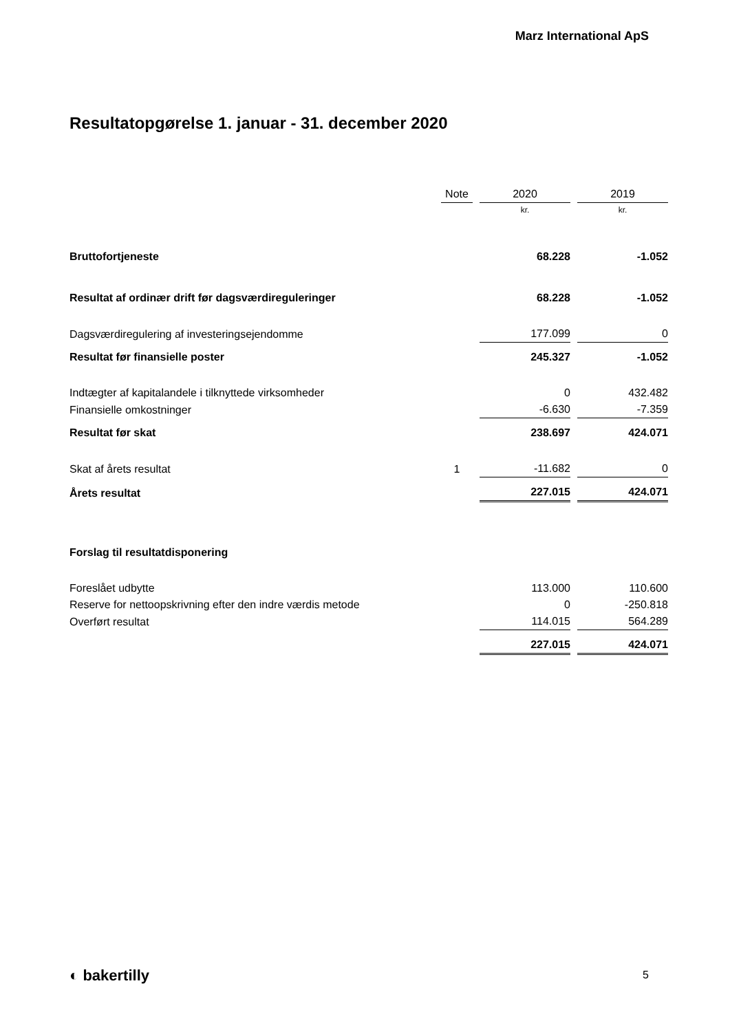Marz International ApS
Resultatopgørelse 1. januar - 31. december 2020
| | Note | 2020 | 2019 |
| --- | --- | --- | --- |
| | | kr. | kr. |
| Bruttofortjeneste | | 68.228 | -1.052 |
| Resultat af ordinær drift før dagsværdireguleringer | | 68.228 | -1.052 |
| Dagsværdiregulering af investeringsejendomme | | 177.099 | 0 |
| Resultat før finansielle poster | | 245.327 | -1.052 |
| Indtægter af kapitalandele i tilknyttede virksomheder | | 0 | 432.482 |
| Finansielle omkostninger | | -6.630 | -7.359 |
| Resultat før skat | | 238.697 | 424.071 |
| Skat af årets resultat | 1 | -11.682 | 0 |
| Årets resultat | | 227.015 | 424.071 |
| Forslag til resultatdisponering | | | |
| Foreslået udbytte | | 113.000 | 110.600 |
| Reserve for nettoopskrivning efter den indre værdis metode | | 0 | -250.818 |
| Overført resultat | | 114.015 | 564.289 |
| | | 227.015 | 424.071 |
◐ bakertilly 5